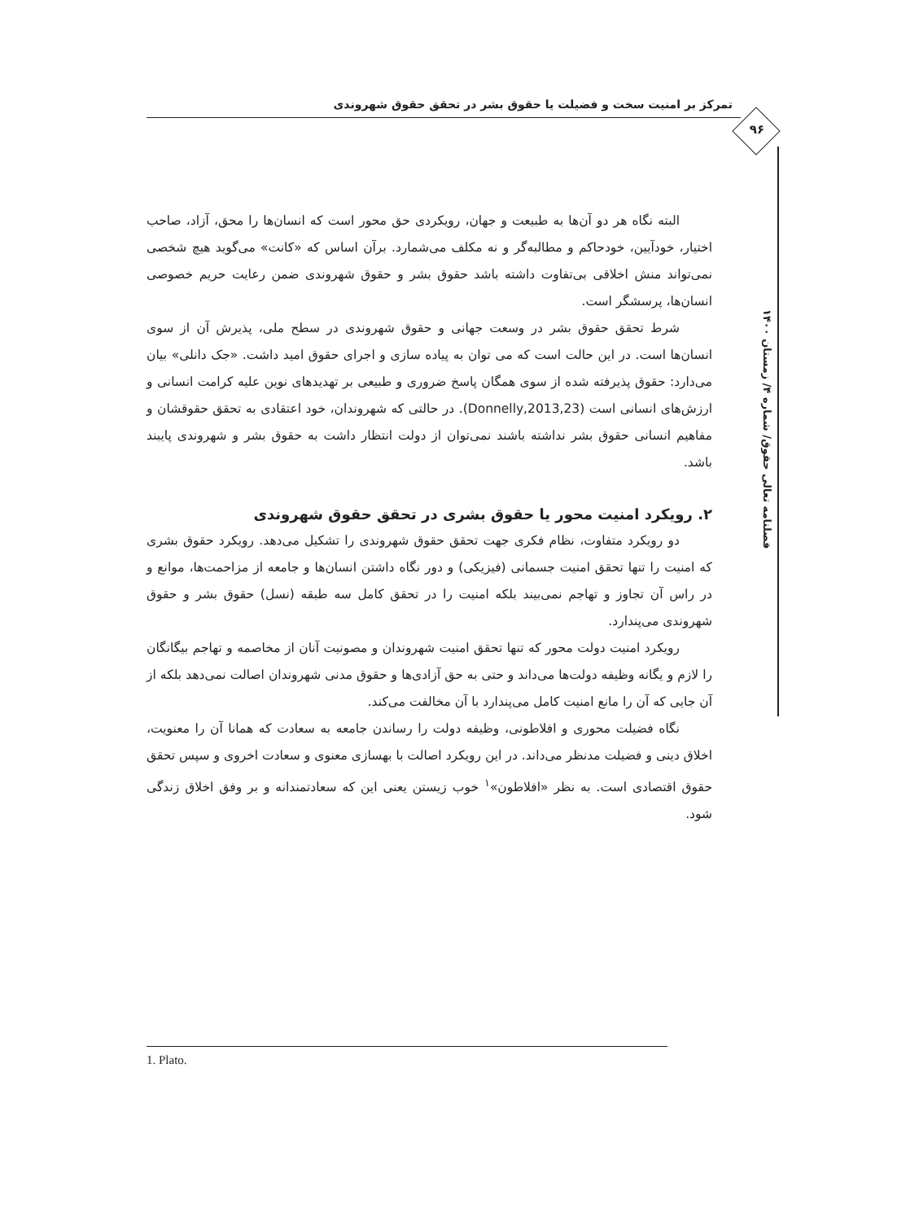تمرکز بر امنیت سخت و فضیلت یا حقوق بشر در تحقق حقوق شهروندی
۹۶
فصلنامه تعالی حقوق/ شماره ۴/ زمستان ۱۴۰۰
البته نگاه هر دو آن‌ها به طبیعت و جهان، رویکردی حق محور است که انسان‌ها را محق، آزاد، صاحب اختیار، خودآیین، خودحاکم و مطالبه‌گر و نه مکلف می‌شمارد. برآن اساس که «کانت» می‌گوید هیچ شخصی نمی‌تواند منش اخلاقی بی‌تفاوت داشته باشد حقوق بشر و حقوق شهروندی ضمن رعایت حریم خصوصی انسان‌ها، پرسشگر است.
شرط تحقق حقوق بشر در وسعت جهانی و حقوق شهروندی در سطح ملی، پذیرش آن از سوی انسان‌ها است. در این حالت است که می توان به پیاده سازی و اجرای حقوق امید داشت. «جک دانلی» بیان می‌دارد: حقوق پذیرفته شده از سوی همگان پاسخ ضروری و طبیعی بر تهدیدهای نوین علیه کرامت انسانی و ارزش‌های انسانی است (Donnelly,2013,23). در حالتی که شهروندان، خود اعتقادی به تحقق حقوقشان و مفاهیم انسانی حقوق بشر نداشته باشند نمی‌توان از دولت انتظار داشت به حقوق بشر و شهروندی پایبند باشد.
۲. رویکرد امنیت محور یا حقوق بشری در تحقق حقوق شهروندی
دو رویکرد متفاوت، نظام فکری جهت تحقق حقوق شهروندی را تشکیل می‌دهد. رویکرد حقوق بشری که امنیت را تنها تحقق امنیت جسمانی (فیزیکی) و دور نگاه داشتن انسان‌ها و جامعه از مزاحمت‌ها، موانع و در راس آن تجاوز و تهاجم نمی‌بیند بلکه امنیت را در تحقق کامل سه طبقه (نسل) حقوق بشر و حقوق شهروندی می‌پندارد.
رویکرد امنیت دولت محور که تنها تحقق امنیت شهروندان و مصونیت آنان از مخاصمه و تهاجم بیگانگان را لازم و یگانه وظیفه دولت‌ها می‌داند و حتی به حق آزادی‌ها و حقوق مدنی شهروندان اصالت نمی‌دهد بلکه از آن جایی که آن را مانع امنیت کامل می‌پندارد با آن مخالفت می‌کند.
نگاه فضیلت محوری و افلاطونی، وظیفه دولت را رساندن جامعه به سعادت که همانا آن را معنویت، اخلاق دینی و فضیلت مدنظر می‌داند. در این رویکرد اصالت با بهسازی معنوی و سعادت اخروی و سپس تحقق حقوق اقتصادی است. به نظر «افلاطون»<sup>۱</sup> خوب زیستن یعنی این که سعادتمندانه و بر وفق اخلاق زندگی شود.
1. Plato.